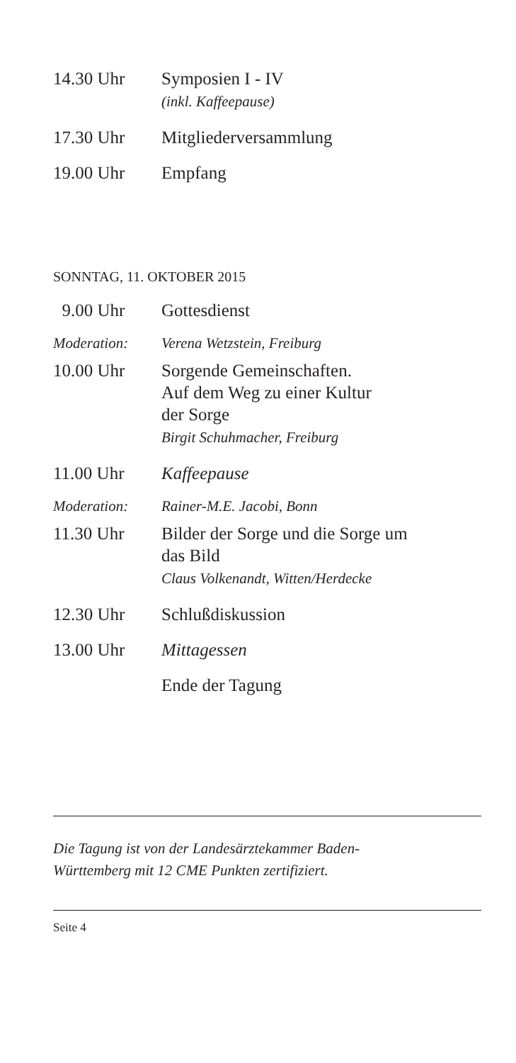14.30 Uhr Symposien I - IV
(inkl. Kaffeepause)
17.30 Uhr Mitgliederversammlung
19.00 Uhr Empfang
SONNTAG, 11. OKTOBER 2015
9.00 Uhr Gottesdienst
Moderation: Verena Wetzstein, Freiburg
10.00 Uhr Sorgende Gemeinschaften.
Auf dem Weg zu einer Kultur
der Sorge
Birgit Schuhmacher, Freiburg
11.00 Uhr Kaffeepause
Moderation: Rainer-M.E. Jacobi, Bonn
11.30 Uhr Bilder der Sorge und die Sorge um
das Bild
Claus Volkenandt, Witten/Herdecke
12.30 Uhr Schlußdiskussion
13.00 Uhr Mittagessen
Ende der Tagung
Die Tagung ist von der Landesärztekammer Baden-
Württemberg mit 12 CME Punkten zertifiziert.
Seite 4